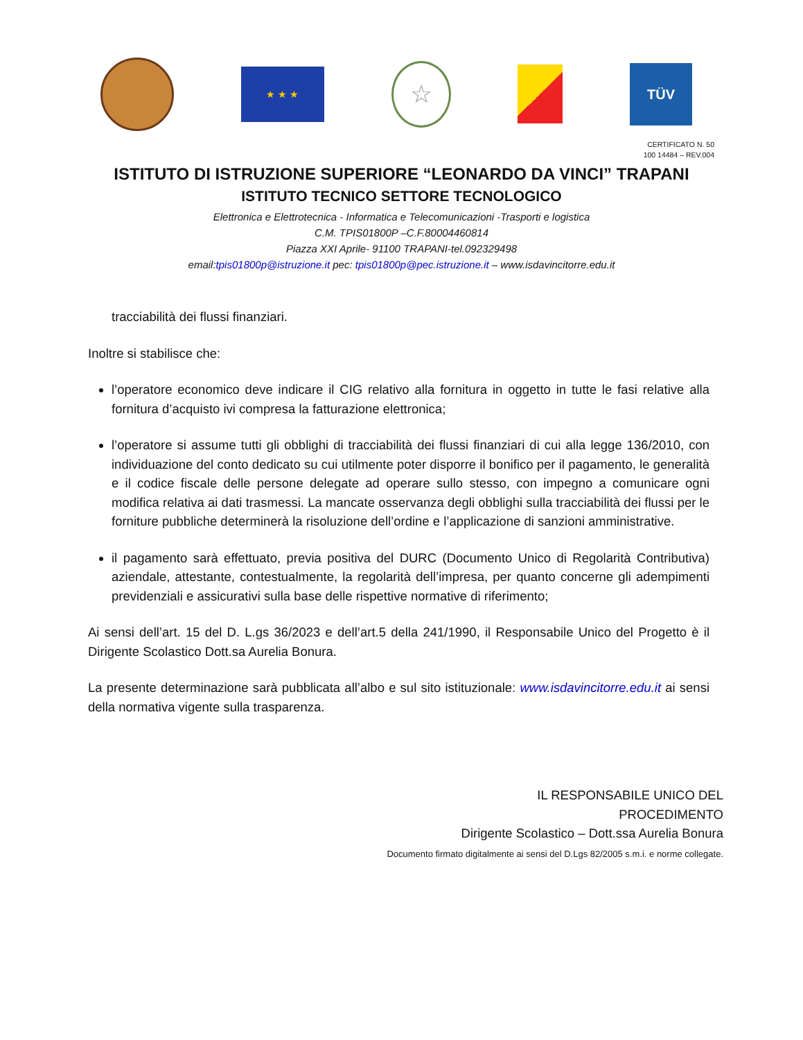★ ★ ★
☆
TÜV
CERTIFICATO N. 50
100 14484 – REV.004
ISTITUTO DI ISTRUZIONE SUPERIORE “LEONARDO DA VINCI” TRAPANI
ISTITUTO TECNICO SETTORE TECNOLOGICO
Elettronica e Elettrotecnica - Informatica e Telecomunicazioni -Trasporti e logistica
C.M. TPIS01800P –C.F.80004460814
Piazza XXI Aprile- 91100 TRAPANI-tel.092329498
email:tpis01800p@istruzione.it pec: tpis01800p@pec.istruzione.it – www.isdavincitorre.edu.it
tracciabilità dei flussi finanziari.
Inoltre si stabilisce che:
l’operatore economico deve indicare il CIG relativo alla fornitura in oggetto in tutte le fasi relative alla fornitura d’acquisto ivi compresa la fatturazione elettronica;
l’operatore si assume tutti gli obblighi di tracciabilità dei flussi finanziari di cui alla legge 136/2010, con individuazione del conto dedicato su cui utilmente poter disporre il bonifico per il pagamento, le generalità e il codice fiscale delle persone delegate ad operare sullo stesso, con impegno a comunicare ogni modifica relativa ai dati trasmessi. La mancate osservanza degli obblighi sulla tracciabilità dei flussi per le forniture pubbliche determinerà la risoluzione dell’ordine e l’applicazione di sanzioni amministrative.
il pagamento sarà effettuato, previa positiva del DURC (Documento Unico di Regolarità Contributiva) aziendale, attestante, contestualmente, la regolarità dell’impresa, per quanto concerne gli adempimenti previdenziali e assicurativi sulla base delle rispettive normative di riferimento;
Ai sensi dell’art. 15 del D. L.gs 36/2023 e dell’art.5 della 241/1990, il Responsabile Unico del Progetto è il Dirigente Scolastico Dott.sa Aurelia Bonura.
La presente determinazione sarà pubblicata all’albo e sul sito istituzionale: www.isdavincitorre.edu.it ai sensi della normativa vigente sulla trasparenza.
IL RESPONSABILE UNICO DEL
PROCEDIMENTO
Dirigente Scolastico – Dott.ssa Aurelia Bonura
Documento firmato digitalmente ai sensi del D.Lgs 82/2005 s.m.i. e norme collegate.